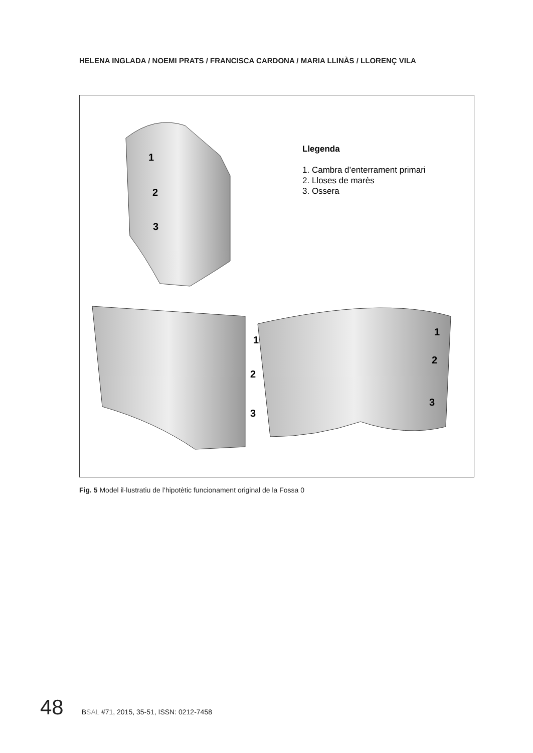HELENA INGLADA / NOEMI PRATS / FRANCISCA CARDONA / MARIA LLINÀS / LLORENÇ VILA
1
2
3
1
2
3
1
2
3
Llegenda
1. Cambra d’enterrament primari
2. Lloses de marès
3. Ossera
Fig. 5 Model il·lustratiu de l’hipotètic funcionament original de la Fossa 0
48 BSAL #71, 2015, 35-51, ISSN: 0212-7458